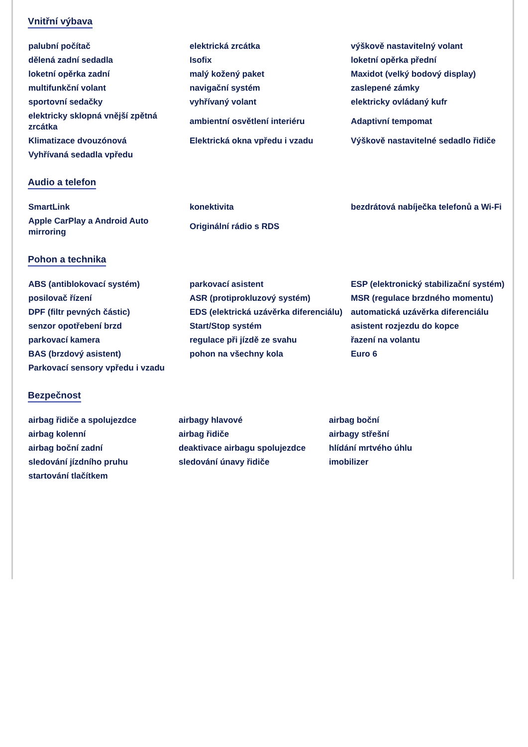Vnitřní výbava
| palubní počítač | elektrická zrcátka | výškově nastavitelný volant |
| dělená zadní sedadla | Isofix | loketní opěrka přední |
| loketní opěrka zadní | malý kožený paket | Maxidot (velký bodový display) |
| multifunkční volant | navigační systém | zaslepené zámky |
| sportovní sedačky | vyhřívaný volant | elektricky ovládaný kufr |
| elektricky sklopná vnější zpětná zrcátka | ambientní osvětlení interiéru | Adaptivní tempomat |
| Klimatizace dvouzónová | Elektrická okna vpředu i vzadu | Výškově nastavitelné sedadlo řidiče |
| Vyhřívaná sedadla vpředu | | |
Audio a telefon
| SmartLink | konektivita | bezdrátová nabíječka telefonů a Wi-Fi |
| Apple CarPlay a Android Auto mirroring | Originální rádio s RDS | |
Pohon a technika
| ABS (antiblokovací systém) | parkovací asistent | ESP (elektronický stabilizační systém) |
| posilovač řízení | ASR (protiprokluzový systém) | MSR (regulace brzdného momentu) |
| DPF (filtr pevných částic) | EDS (elektrická uzávěrka diferenciálu) | automatická uzávěrka diferenciálu |
| senzor opotřebení brzd | Start/Stop systém | asistent rozjezdu do kopce |
| parkovací kamera | regulace při jízdě ze svahu | řazení na volantu |
| BAS (brzdový asistent) | pohon na všechny kola | Euro 6 |
| Parkovací sensory vpředu i vzadu | | |
Bezpečnost
| airbag řidiče a spolujezdce | airbagy hlavové | airbag boční |
| airbag kolenní | airbag řidiče | airbagy střešní |
| airbag boční zadní | deaktivace airbagu spolujezdce | hlídání mrtvého úhlu |
| sledování jízdního pruhu | sledování únavy řidiče | imobilizer |
| startování tlačítkem | | |